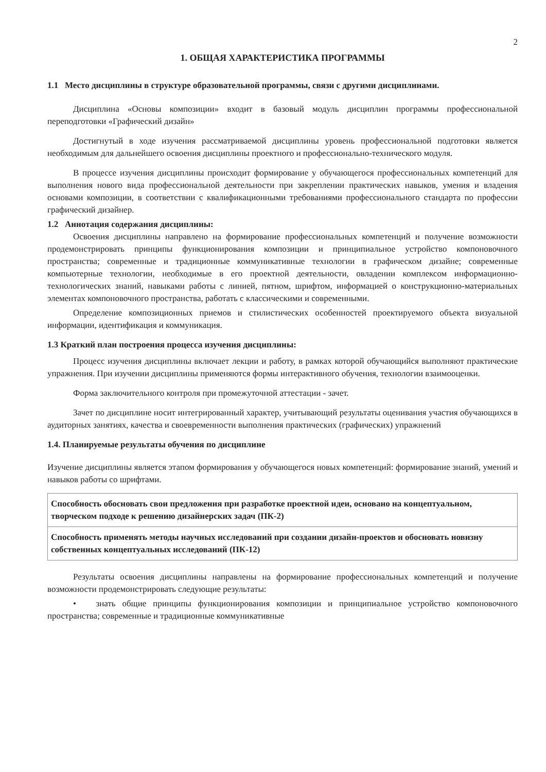2
1. ОБЩАЯ ХАРАКТЕРИСТИКА ПРОГРАММЫ
1.1 Место дисциплины в структуре образовательной программы, связи с другими дисциплинами.
Дисциплина «Основы композиции» входит в базовый модуль дисциплин программы профессиональной переподготовки «Графический дизайн»
Достигнутый в ходе изучения рассматриваемой дисциплины уровень профессиональной подготовки является необходимым для дальнейшего освоения дисциплины проектного и профессионально-технического модуля.
В процессе изучения дисциплины происходит формирование у обучающегося профессиональных компетенций для выполнения нового вида профессиональной деятельности при закреплении практических навыков, умения и владения основами композиции, в соответствии с квалификационными требованиями профессионального стандарта по профессии графический дизайнер.
1.2 Аннотация содержания дисциплины:
Освоения дисциплины направлено на формирование профессиональных компетенций и получение возможности продемонстрировать принципы функционирования композиции и принципиальное устройство компоновочного пространства; современные и традиционные коммуникативные технологии в графическом дизайне; современные компьютерные технологии, необходимые в его проектной деятельности, овладении комплексом информационно-технологических знаний, навыками работы с линией, пятном, шрифтом, информацией о конструкционно-материальных элементах компоновочного пространства, работать с классическими и современными.
Определение композиционных приемов и стилистических особенностей проектируемого объекта визуальной информации, идентификация и коммуникация.
1.3 Краткий план построения процесса изучения дисциплины:
Процесс изучения дисциплины включает лекции и работу, в рамках которой обучающийся выполняют практические упражнения. При изучении дисциплины применяются формы интерактивного обучения, технологии взаимооценки.
Форма заключительного контроля при промежуточной аттестации - зачет.
Зачет по дисциплине носит интегрированный характер, учитывающий результаты оценивания участия обучающихся в аудиторных занятиях, качества и своевременности выполнения практических (графических) упражнений
1.4. Планируемые результаты обучения по дисциплине
Изучение дисциплины является этапом формирования у обучающегося новых компетенций: формирование знаний, умений и навыков работы со шрифтами.
| Способность обосновать свои предложения при разработке проектной идеи, основано на концептуальном, творческом подходе к решению дизайнерских задач (ПК-2) |
| Способность применять методы научных исследований при создании дизайн-проектов и обосновать новизну собственных концептуальных исследований (ПК-12) |
Результаты освоения дисциплины направлены на формирование профессиональных компетенций и получение возможности продемонстрировать следующие результаты:
• знать общие принципы функционирования композиции и принципиальное устройство компоновочного пространства; современные и традиционные коммуникативные